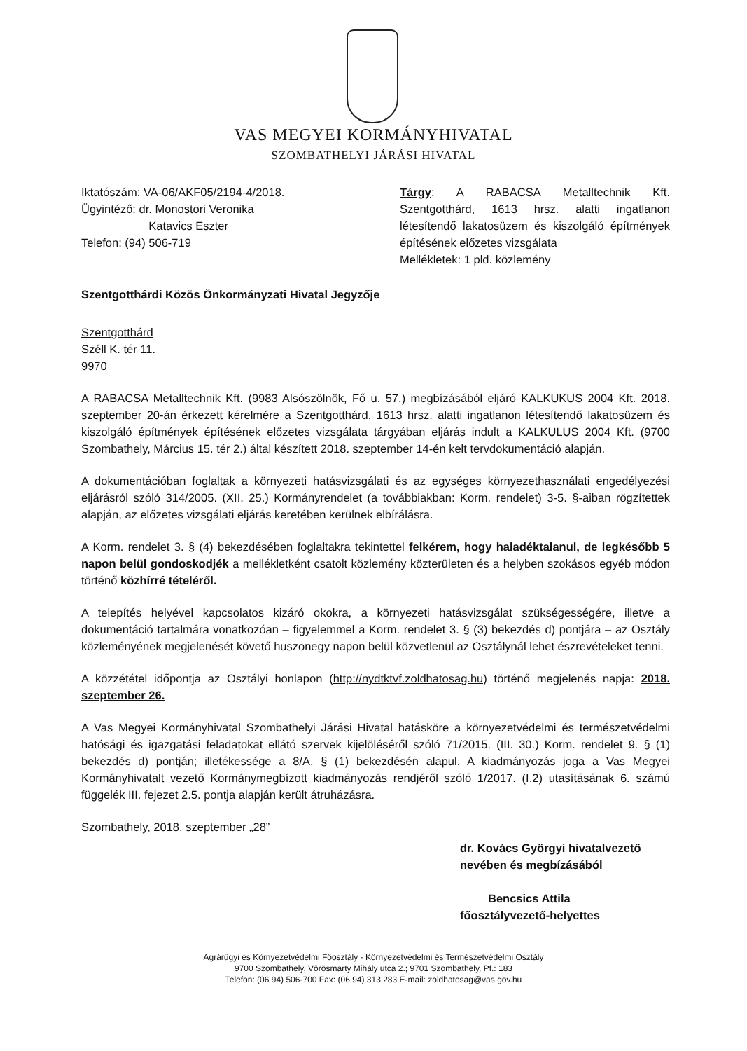VAS MEGYEI KORMÁNYHIVATAL
SZOMBATHELYI JÁRÁSI HIVATAL
Iktatószám: VA-06/AKF05/2194-4/2018.
Ügyintéző: dr. Monostori Veronika
Katavics Eszter
Telefon: (94) 506-719
Tárgy: A RABACSA Metalltechnik Kft. Szentgotthárd, 1613 hrsz. alatti ingatlanon létesítendő lakatosüzem és kiszolgáló építmények építésének előzetes vizsgálata
Mellékletek: 1 pld. közlemény
Szentgotthárdi Közös Önkormányzati Hivatal Jegyzője
Szentgotthárd
Széll K. tér 11.
9970
A RABACSA Metalltechnik Kft. (9983 Alsószölnök, Fő u. 57.) megbízásából eljáró KALKUKUS 2004 Kft. 2018. szeptember 20-án érkezett kérelmére a Szentgotthárd, 1613 hrsz. alatti ingatlanon létesítendő lakatosüzem és kiszolgáló építmények építésének előzetes vizsgálata tárgyában eljárás indult a KALKULUS 2004 Kft. (9700 Szombathely, Március 15. tér 2.) által készített 2018. szeptember 14-én kelt tervdokumentáció alapján.
A dokumentációban foglaltak a környezeti hatásvizsgálati és az egységes környezethasználati engedélyezési eljárásról szóló 314/2005. (XII. 25.) Kormányrendelet (a továbbiakban: Korm. rendelet) 3-5. §-aiban rögzítettek alapján, az előzetes vizsgálati eljárás keretében kerülnek elbírálásra.
A Korm. rendelet 3. § (4) bekezdésében foglaltakra tekintettel felkérem, hogy haladéktalanul, de legkésőbb 5 napon belül gondoskodjék a mellékletként csatolt közlemény közterületen és a helyben szokásos egyéb módon történő közhírré tételéről.
A telepítés helyével kapcsolatos kizáró okokra, a környezeti hatásvizsgálat szükségességére, illetve a dokumentáció tartalmára vonatkozóan – figyelemmel a Korm. rendelet 3. § (3) bekezdés d) pontjára – az Osztály közleményének megjelenését követő huszonegy napon belül közvetlenül az Osztálynál lehet észrevételeket tenni.
A közzététel időpontja az Osztályi honlapon (http://nydtktvf.zoldhatosag.hu) történő megjelenés napja: 2018. szeptember 26.
A Vas Megyei Kormányhivatal Szombathelyi Járási Hivatal hatásköre a környezetvédelmi és természetvédelmi hatósági és igazgatási feladatokat ellátó szervek kijelöléséről szóló 71/2015. (III. 30.) Korm. rendelet 9. § (1) bekezdés d) pontján; illetékessége a 8/A. § (1) bekezdésén alapul. A kiadmányozás joga a Vas Megyei Kormányhivatalt vezető Kormánymegbízott kiadmányozás rendjéről szóló 1/2017. (I.2) utasításának 6. számú függelék III. fejezet 2.5. pontja alapján került átruházásra.
Szombathely, 2018. szeptember „28”
dr. Kovács Györgyi hivatalvezető
nevében és megbízásából
Bencsics Attila
főosztályvezető-helyettes
Agrárügyi és Környezetvédelmi Főosztály - Környezetvédelmi és Természetvédelmi Osztály
9700 Szombathely, Vörösmarty Mihály utca 2.; 9701 Szombathely, Pf.: 183
Telefon: (06 94) 506-700 Fax: (06 94) 313 283 E-mail: zoldhatosag@vas.gov.hu